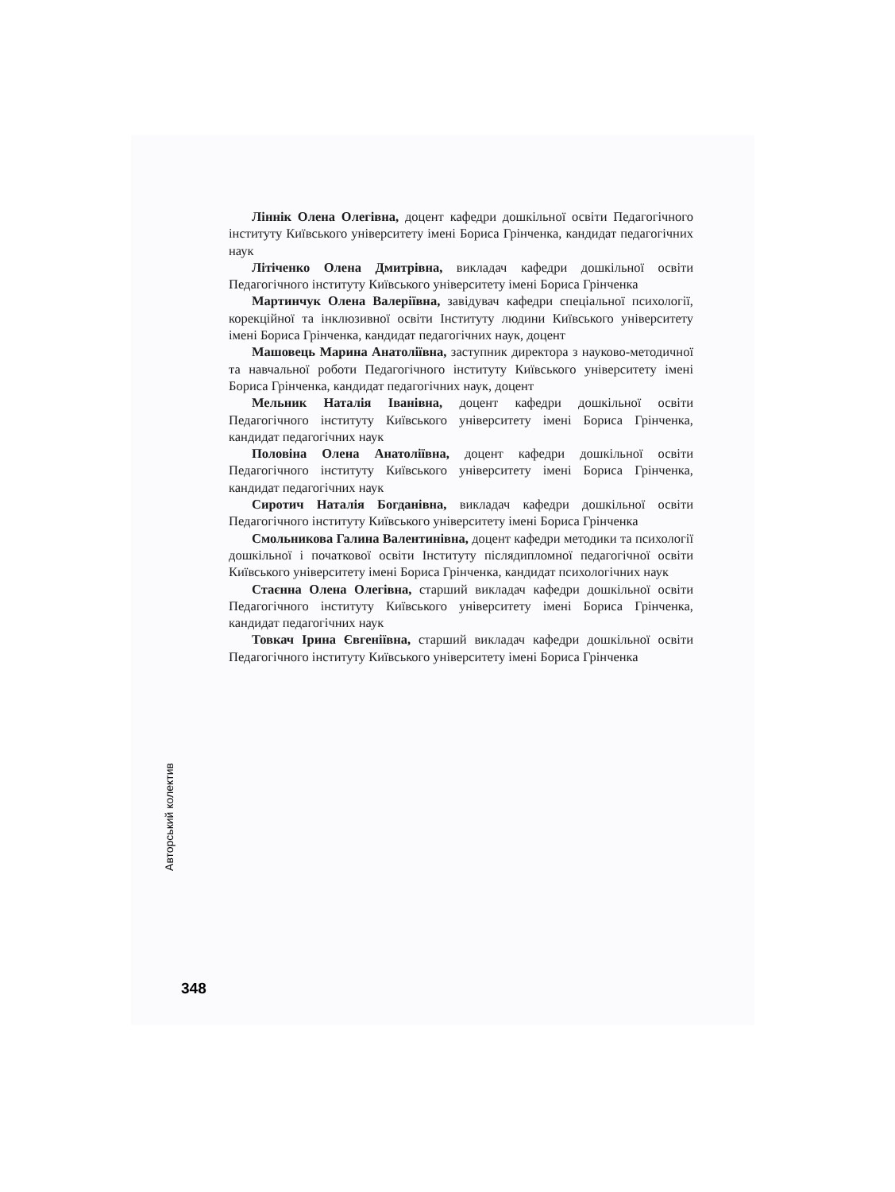Ліннік Олена Олегівна, доцент кафедри дошкільної освіти Педагогічного інституту Київського університету імені Бориса Грінченка, кандидат педагогічних наук
Літіченко Олена Дмитрівна, викладач кафедри дошкільної освіти Педагогічного інституту Київського університету імені Бориса Грінченка
Мартинчук Олена Валеріївна, завідувач кафедри спеціальної психології, корекційної та інклюзивної освіти Інституту людини Київського університету імені Бориса Грінченка, кандидат педагогічних наук, доцент
Машовець Марина Анатоліївна, заступник директора з науково-методичної та навчальної роботи Педагогічного інституту Київського університету імені Бориса Грінченка, кандидат педагогічних наук, доцент
Мельник Наталія Іванівна, доцент кафедри дошкільної освіти Педагогічного інституту Київського університету імені Бориса Грінченка, кандидат педагогічних наук
Половіна Олена Анатоліївна, доцент кафедри дошкільної освіти Педагогічного інституту Київського університету імені Бориса Грінченка, кандидат педагогічних наук
Сиротич Наталія Богданівна, викладач кафедри дошкільної освіти Педагогічного інституту Київського університету імені Бориса Грінченка
Смольникова Галина Валентинівна, доцент кафедри методики та психології дошкільної і початкової освіти Інституту післядипломної педагогічної освіти Київського університету імені Бориса Грінченка, кандидат психологічних наук
Стаєнна Олена Олегівна, старший викладач кафедри дошкільної освіти Педагогічного інституту Київського університету імені Бориса Грінченка, кандидат педагогічних наук
Товкач Ірина Євгеніївна, старший викладач кафедри дошкільної освіти Педагогічного інституту Київського університету імені Бориса Грінченка
Авторський колектив
348